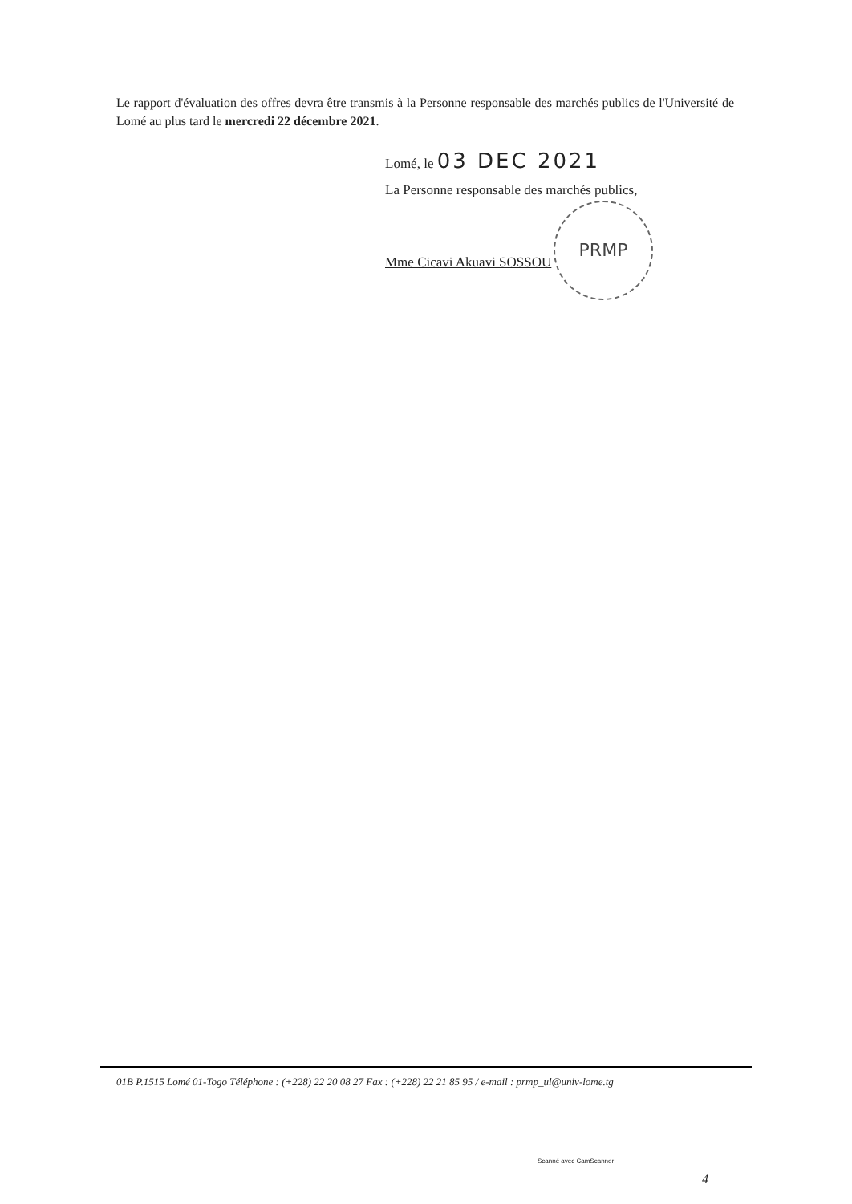Le rapport d'évaluation des offres devra être transmis à la Personne responsable des marchés publics de l'Université de Lomé au plus tard le mercredi 22 décembre 2021.
Lomé, le 03 DEC 2021
La Personne responsable des marchés publics,
Mme Cicavi Akuavi SOSSOU
PRMP
01B P.1515 Lomé 01-Togo Téléphone : (+228) 22 20 08 27 Fax : (+228) 22 21 85 95 / e-mail : prmp_ul@univ-lome.tg
Scanné avec CamScanner
4